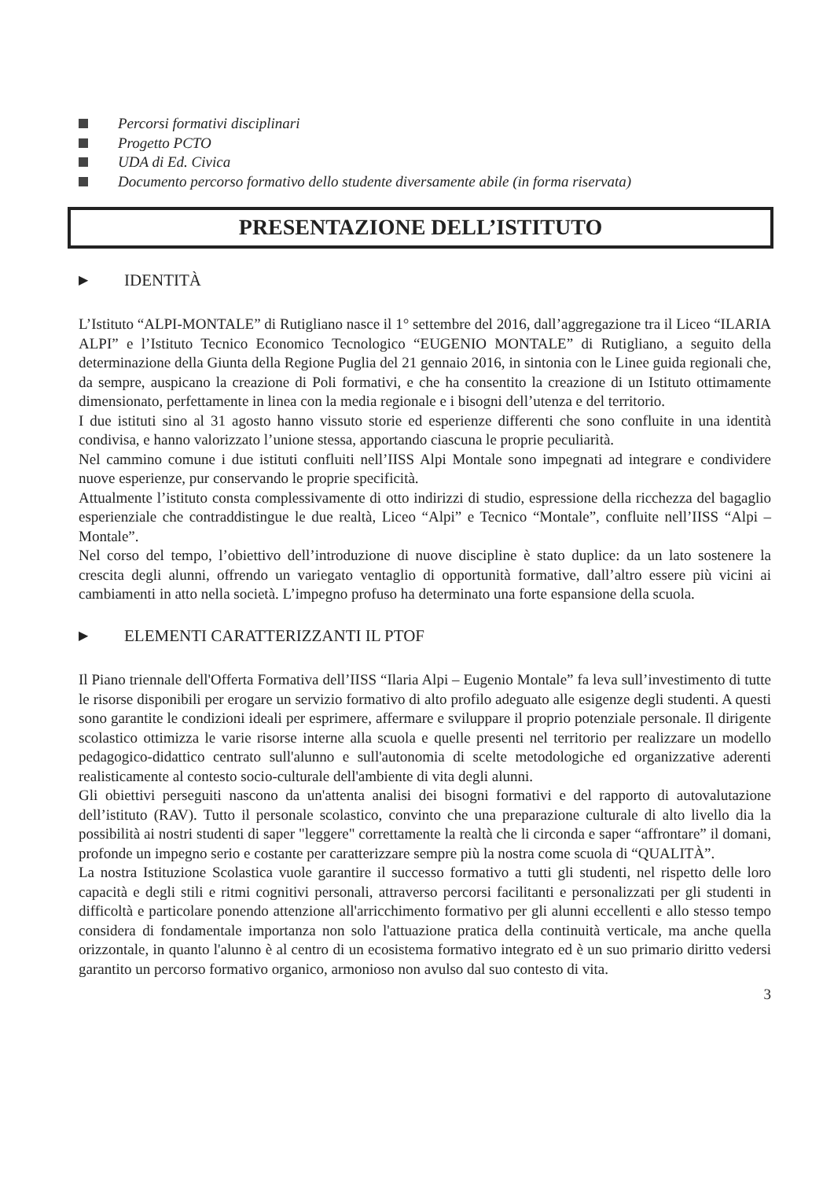Percorsi formativi disciplinari
Progetto PCTO
UDA di Ed. Civica
Documento percorso formativo dello studente diversamente abile (in forma riservata)
PRESENTAZIONE DELL’ISTITUTO
▶ IDENTITÀ
L’Istituto “ALPI-MONTALE” di Rutigliano nasce il 1° settembre del 2016, dall’aggregazione tra il Liceo “ILARIA ALPI” e l’Istituto Tecnico Economico Tecnologico “EUGENIO MONTALE” di Rutigliano, a seguito della determinazione della Giunta della Regione Puglia del 21 gennaio 2016, in sintonia con le Linee guida regionali che, da sempre, auspicano la creazione di Poli formativi, e che ha consentito la creazione di un Istituto ottimamente dimensionato, perfettamente in linea con la media regionale e i bisogni dell’utenza e del territorio.
I due istituti sino al 31 agosto hanno vissuto storie ed esperienze differenti che sono confluite in una identità condivisa, e hanno valorizzato l’unione stessa, apportando ciascuna le proprie peculiarità.
Nel cammino comune i due istituti confluiti nell’IISS Alpi Montale sono impegnati ad integrare e condividere nuove esperienze, pur conservando le proprie specificità.
Attualmente l’istituto consta complessivamente di otto indirizzi di studio, espressione della ricchezza del bagaglio esperienziale che contraddistingue le due realtà, Liceo “Alpi” e Tecnico “Montale”, confluite nell’IISS “Alpi – Montale”.
Nel corso del tempo, l’obiettivo dell’introduzione di nuove discipline è stato duplice: da un lato sostenere la crescita degli alunni, offrendo un variegato ventaglio di opportunità formative, dall’altro essere più vicini ai cambiamenti in atto nella società. L’impegno profuso ha determinato una forte espansione della scuola.
▶ ELEMENTI CARATTERIZZANTI IL PTOF
Il Piano triennale dell'Offerta Formativa dell’IISS “Ilaria Alpi – Eugenio Montale” fa leva sull’investimento di tutte le risorse disponibili per erogare un servizio formativo di alto profilo adeguato alle esigenze degli studenti. A questi sono garantite le condizioni ideali per esprimere, affermare e sviluppare il proprio potenziale personale. Il dirigente scolastico ottimizza le varie risorse interne alla scuola e quelle presenti nel territorio per realizzare un modello pedagogico-didattico centrato sull'alunno e sull'autonomia di scelte metodologiche ed organizzative aderenti realisticamente al contesto socio-culturale dell'ambiente di vita degli alunni.
Gli obiettivi perseguiti nascono da un'attenta analisi dei bisogni formativi e del rapporto di autovalutazione dell’istituto (RAV). Tutto il personale scolastico, convinto che una preparazione culturale di alto livello dia la possibilità ai nostri studenti di saper "leggere" correttamente la realtà che li circonda e saper “affrontare” il domani, profonde un impegno serio e costante per caratterizzare sempre più la nostra come scuola di “QUALITÀ”.
La nostra Istituzione Scolastica vuole garantire il successo formativo a tutti gli studenti, nel rispetto delle loro capacità e degli stili e ritmi cognitivi personali, attraverso percorsi facilitanti e personalizzati per gli studenti in difficoltà e particolare ponendo attenzione all'arricchimento formativo per gli alunni eccellenti e allo stesso tempo considera di fondamentale importanza non solo l'attuazione pratica della continuità verticale, ma anche quella orizzontale, in quanto l'alunno è al centro di un ecosistema formativo integrato ed è un suo primario diritto vedersi garantito un percorso formativo organico, armonioso non avulso dal suo contesto di vita.
3